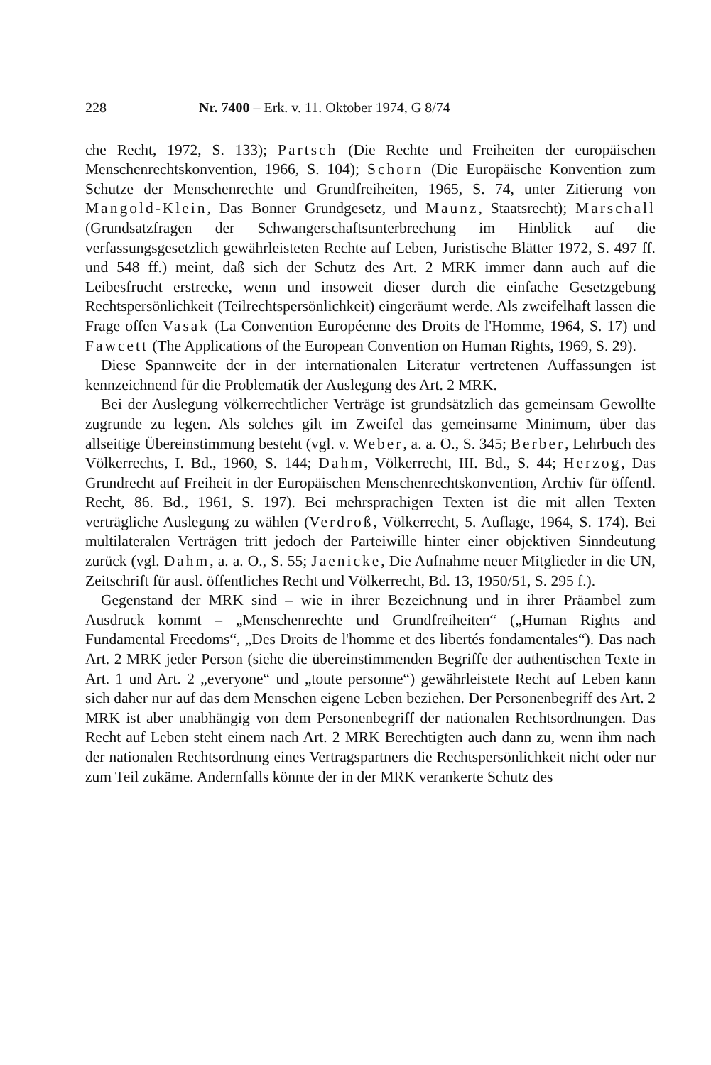228 Nr. 7400 – Erk. v. 11. Oktober 1974, G 8/74
che Recht, 1972, S. 133); Partsch (Die Rechte und Freiheiten der europäischen Menschenrechtskonvention, 1966, S. 104); Schorn (Die Europäische Konvention zum Schutze der Menschenrechte und Grundfreiheiten, 1965, S. 74, unter Zitierung von Mangold-Klein, Das Bonner Grundgesetz, und Maunz, Staatsrecht); Marschall (Grundsatzfragen der Schwangerschaftsunterbrechung im Hinblick auf die verfassungsgesetzlich gewährleisteten Rechte auf Leben, Juristische Blätter 1972, S. 497 ff. und 548 ff.) meint, daß sich der Schutz des Art. 2 MRK immer dann auch auf die Leibesfrucht erstrecke, wenn und insoweit dieser durch die einfache Gesetzgebung Rechtspersönlichkeit (Teilrechtspersönlichkeit) eingeräumt werde. Als zweifelhaft lassen die Frage offen Vasak (La Convention Européenne des Droits de l'Homme, 1964, S. 17) und Fawcett (The Applications of the European Convention on Human Rights, 1969, S. 29).
Diese Spannweite der in der internationalen Literatur vertretenen Auffassungen ist kennzeichnend für die Problematik der Auslegung des Art. 2 MRK.
Bei der Auslegung völkerrechtlicher Verträge ist grundsätzlich das gemeinsam Gewollte zugrunde zu legen. Als solches gilt im Zweifel das gemeinsame Minimum, über das allseitige Übereinstimmung besteht (vgl. v. Weber, a. a. O., S. 345; Berber, Lehrbuch des Völkerrechts, I. Bd., 1960, S. 144; Dahm, Völkerrecht, III. Bd., S. 44; Herzog, Das Grundrecht auf Freiheit in der Europäischen Menschenrechtskonvention, Archiv für öffentl. Recht, 86. Bd., 1961, S. 197). Bei mehrsprachigen Texten ist die mit allen Texten verträgliche Auslegung zu wählen (Verdroß, Völkerrecht, 5. Auflage, 1964, S. 174). Bei multilateralen Verträgen tritt jedoch der Parteiwille hinter einer objektiven Sinndeutung zurück (vgl. Dahm, a. a. O., S. 55; Jaenicke, Die Aufnahme neuer Mitglieder in die UN, Zeitschrift für ausl. öffentliches Recht und Völkerrecht, Bd. 13, 1950/51, S. 295 f.).
Gegenstand der MRK sind – wie in ihrer Bezeichnung und in ihrer Präambel zum Ausdruck kommt – „Menschenrechte und Grundfreiheiten“ („Human Rights and Fundamental Freedoms“, „Des Droits de l'homme et des libertés fondamentales“). Das nach Art. 2 MRK jeder Person (siehe die übereinstimmenden Begriffe der authentischen Texte in Art. 1 und Art. 2 „everyone“ und „toute personne“) gewährleistete Recht auf Leben kann sich daher nur auf das dem Menschen eigene Leben beziehen. Der Personenbegriff des Art. 2 MRK ist aber unabhängig von dem Personenbegriff der nationalen Rechtsordnungen. Das Recht auf Leben steht einem nach Art. 2 MRK Berechtigten auch dann zu, wenn ihm nach der nationalen Rechtsordnung eines Vertragspartners die Rechtspersönlichkeit nicht oder nur zum Teil zukäme. Andernfalls könnte der in der MRK verankerte Schutz des